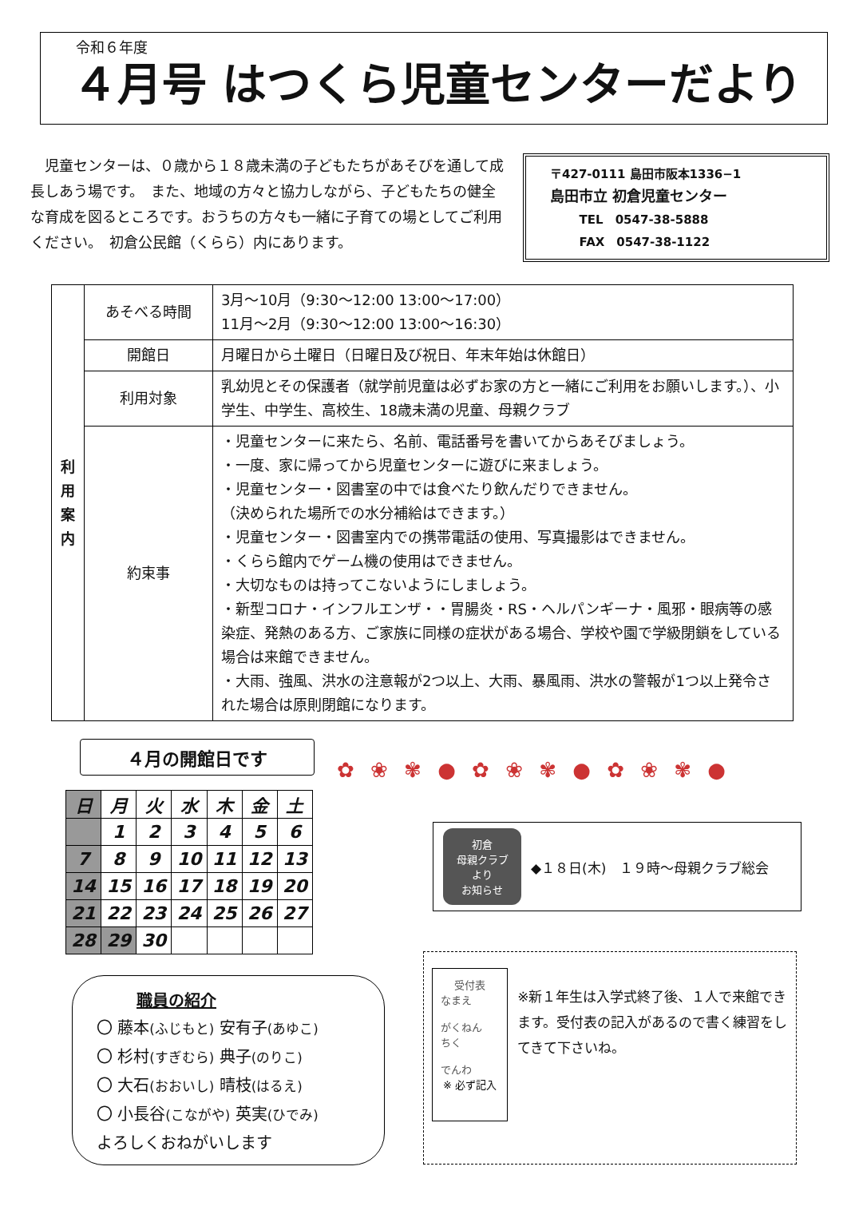令和６年度
４月号 はつくら児童センターだより
児童センターは、０歳から１８歳未満の子どもたちがあそびを通して成長しあう場です。　また、地域の方々と協力しながら、子どもたちの健全な育成を図るところです。おうちの方々も一緒に子育ての場としてご利用ください。　初倉公民館（くらら）内にあります。
〒427-0111 島田市阪本1336−1
島田市立 初倉児童センター
TEL　0547-38-5888
FAX　0547-38-1122
| 利 用 案 内 | あそべる時間 | 3月～10月（9:30～12:00 13:00～17:00） 11月～2月（9:30～12:00 13:00～16:30） |
| | 開館日 | 月曜日から土曜日（日曜日及び祝日、年末年始は休館日） |
| | 利用対象 | 乳幼児とその保護者（就学前児童は必ずお家の方と一緒にご利用をお願いします。）、小学生、中学生、高校生、18歳未満の児童、母親クラブ |
| | 約束事 | ・児童センターに来たら、名前、電話番号を書いてからあそびましょう。 ・一度、家に帰ってから児童センターに遊びに来ましょう。 ・児童センター・図書室の中では食べたり飲んだりできません。 （決められた場所での水分補給はできます。） ・児童センター・図書室内での携帯電話の使用、写真撮影はできません。 ・くらら館内でゲーム機の使用はできません。 ・大切なものは持ってこないようにしましょう。 ・新型コロナ・インフルエンザ・・胃腸炎・RS・ヘルパンギーナ・風邪・眼病等の感染症、発熱のある方、ご家族に同様の症状がある場合、学校や園で学級閉鎖をしている場合は来館できません。 ・大雨、強風、洪水の注意報が2つ以上、大雨、暴風雨、洪水の警報が1つ以上発令された場合は原則閉館になります。 |
４月の開館日です
| 日 | 月 | 火 | 水 | 木 | 金 | 土 |
| --- | --- | --- | --- | --- | --- | --- |
| | 1 | 2 | 3 | 4 | 5 | 6 |
| 7 | 8 | 9 | 10 | 11 | 12 | 13 |
| 14 | 15 | 16 | 17 | 18 | 19 | 20 |
| 21 | 22 | 23 | 24 | 25 | 26 | 27 |
| 28 | 29 | 30 | | | | |
✿ ❀ ✾ ● ✿ ❀ ✾ ● ✿ ❀ ✾ ●
初倉
母親クラブ
より
お知らせ
◆１８日(木)　１９時～母親クラブ総会
職員の紹介
〇 藤本(ふじもと) 安有子(あゆこ)
〇 杉村(すぎむら) 典子(のりこ)
〇 大石(おおいし) 晴枝(はるえ)
〇 小長谷(こながや) 英実(ひでみ)
よろしくおねがいします
受付表
なまえ
がくねん　　ちく
でんわ
※ 必ず記入
※新１年生は入学式終了後、１人で来館できます。受付表の記入があるので書く練習をしてきて下さいね。